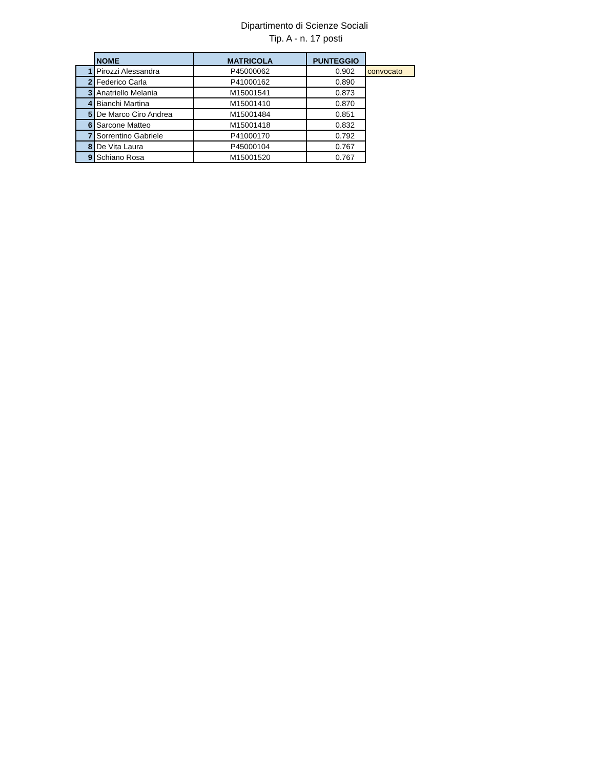Dipartimento di Scienze Sociali
Tip. A - n. 17 posti
| | NOME | MATRICOLA | PUNTEGGIO | |
| 1 | Pirozzi Alessandra | P45000062 | 0.902 | convocato |
| 2 | Federico Carla | P41000162 | 0.890 | |
| 3 | Anatriello Melania | M15001541 | 0.873 | |
| 4 | Bianchi Martina | M15001410 | 0.870 | |
| 5 | De Marco Ciro Andrea | M15001484 | 0.851 | |
| 6 | Sarcone Matteo | M15001418 | 0.832 | |
| 7 | Sorrentino Gabriele | P41000170 | 0.792 | |
| 8 | De Vita Laura | P45000104 | 0.767 | |
| 9 | Schiano Rosa | M15001520 | 0.767 | |